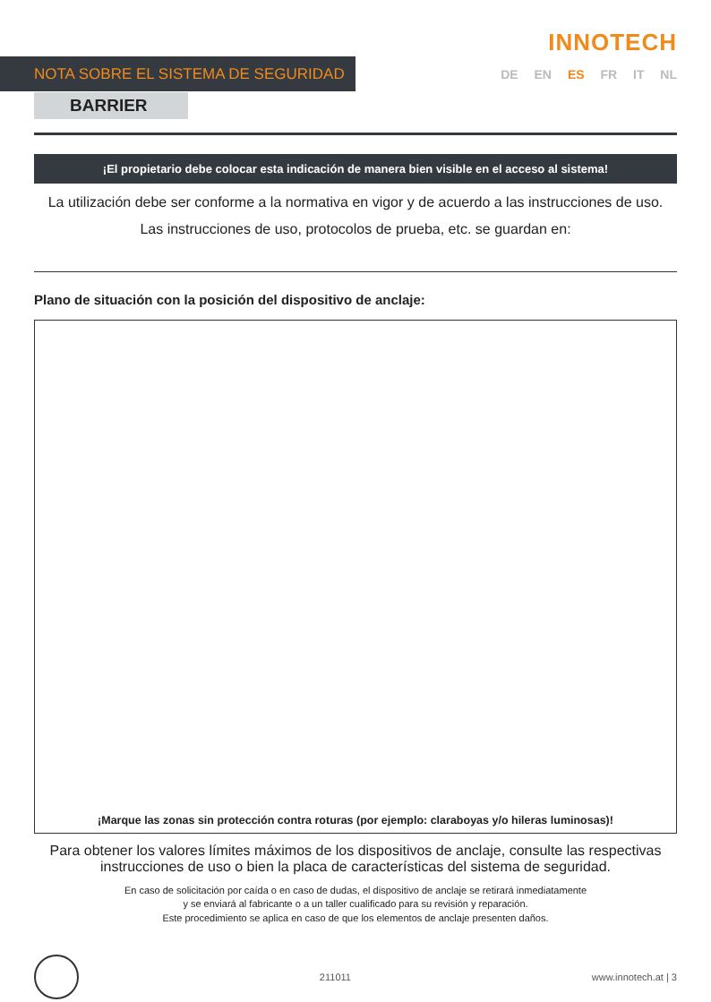INNOTECH
NOTA SOBRE EL SISTEMA DE SEGURIDAD DE EN ES FR IT NL
BARRIER
¡El propietario debe colocar esta indicación de manera bien visible en el acceso al sistema!
La utilización debe ser conforme a la normativa en vigor y de acuerdo a las instrucciones de uso.
Las instrucciones de uso, protocolos de prueba, etc. se guardan en:
Plano de situación con la posición del dispositivo de anclaje:
¡Marque las zonas sin protección contra roturas (por ejemplo: claraboyas y/o hileras luminosas)!
Para obtener los valores límites máximos de los dispositivos de anclaje, consulte las respectivas instrucciones de uso o bien la placa de características del sistema de seguridad.
En caso de solicitación por caída o en caso de dudas, el dispositivo de anclaje se retirará inmediatamente
y se enviará al fabricante o a un taller cualificado para su revisión y reparación.
Este procedimiento se aplica en caso de que los elementos de anclaje presenten daños.
211011 www.innotech.at | 3